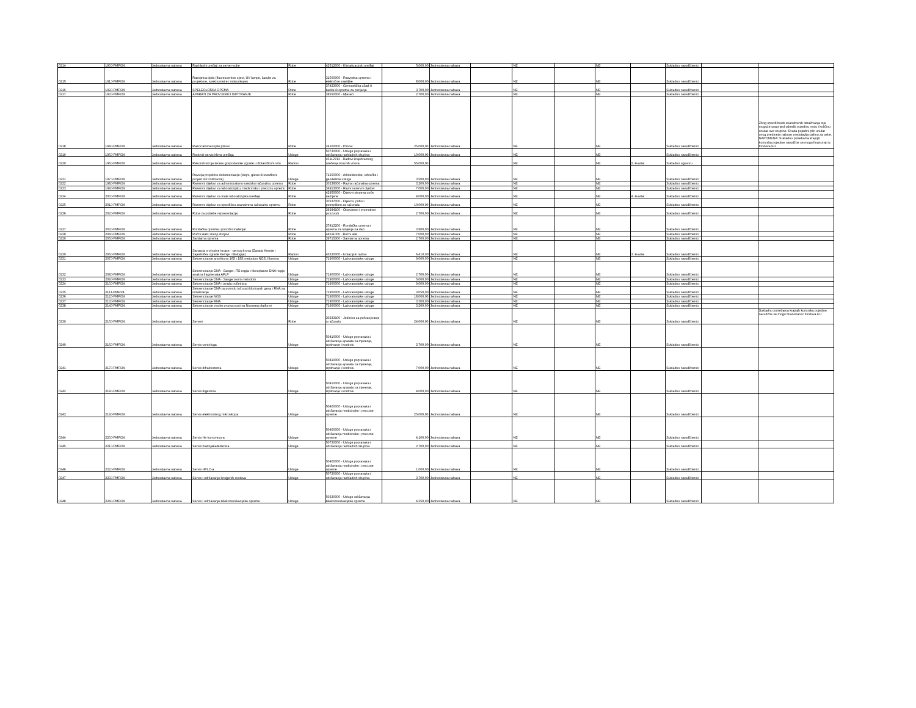| 0214 | 190J-PMF/24 | Jednostavna nabava | Rashladni uređaji za server-sobe | Robe | 42512000 - Klimatizacijski uređaji | 5.000,00 | Jednostavna nabava | | NE | | NE | | Sukladno narudžbenici | | |
| 0215 | 191J-PMF/24 | Jednostavna nabava | Rasvjetna tijela (fluorescentne cijevi, UV lampe, žarulje za projektore, spektrometre i mikroskope) | Robe | 31500000 - Rasvjetna oprema i električne svjetiljke | 8.000,00 | Jednostavna nabava | | NE | | NE | | Sukladno narudžbenici | | |
| 0216 | 192J-PMF/24 | Jednostavna nabava | SPELEOLOŠKA OPEMA | Robe | 37423000 - Gimnastička užad ili karike ili oprema za penjanje | 3.700,00 | Jednostavna nabava | | NE | | NE | | Sukladno narudžbenici | | |
| 0217 | 193J-PMF/24 | Jednostavna nabava | APARATI ZA PROVJERU I ISPITIVANJE | Robe | 38550000 - Mjerači | 2.700,00 | Jednostavna nabava | | NE | | NE | | Sukladno narudžbenici | | |
| 0218 | 194J-PMF/24 | Jednostavna nabava | Razni laboratorijski plinovi | Robe | 24100000 - Plinovi | 25.000,00 | Jednostavna nabava | | NE | | NE | | Sukladno narudžbenici | | Zbog specifičnosti znanstvenih istraživanja nije moguće unaprijed odrediti pojedinu vrstu i količinu unutar ove skupine. Svaka pojedini plin unutar ovog predmeta nabave predstavlja cjelinu za sebe. NAPOMENA: Sukladno potrebama krajnjih korisnika pojedine narudžbe se mogu financirati iz fondova EU |
| 0219 | 195J-PMF/24 | Jednostavna nabava | Redoviti servis klima uređaja | Usluge | 50730000 - Usluge popravaka i održavanja rashladnih skupina | 10.000,00 | Jednostavna nabava | | NE | | NE | | Sukladno narudžbenici | | |
| 0220 | 196J-PMF/24 | Jednostavna nabava | Rekonstrukcija terase gospodarske zgrade u Botaničkom vrtu | Radovi | 45112713 - Radovi krajobraznog uređenja krovnih vrtova | 55.000,00 | | | NE | | NE | 2. kvartal | Sukladno ugovoru | | |
| 0221 | 197J-PMF/24 | Jednostavna nabava | Revizija projektne dokumentacije (idejni, glavni ili izvedbeni projekt i/ili troškovnik) | Usluge | 71250000 - Arhitektonske, tehničke i geodetske usluge | 3.500,00 | Jednostavna nabava | | NE | | NE | | Sukladno narudžbenici | | |
| 0222 | 198J-PMF/24 | Jednostavna nabava | Rezervni dijelovi za administrativno-uredsku računalnu opremu | Robe | 30236000 - Razna računalna oprema | 3.200,00 | Jednostavna nabava | | NE | | NE | | Sukladno narudžbenici | | |
| 0223 | 199J-PMF/24 | Jednostavna nabava | Rezervni dijelovi za laboratorijsku, medicinsku i preciznu opremu | Robe | 34913000 - Razni rezervni dijelovi | 7.000,00 | Jednostavna nabava | | NE | | NE | | Sukladno narudžbenici | | |
| 0224 | 200J-PMF/24 | Jednostavna nabava | Rezervni dijelovi za male laboratorijske uređaje | Robe | 42950000 - Dijelovi strojeva opće namjene | 4.000,00 | Jednostavna nabava | | NE | | NE | 4. kvartal | Sukladno narudžbenici | | |
| 0225 | 201J-PMF/24 | Jednostavna nabava | Rezervni dijelovi za specifičnu znanstvenu računalnu opremu | Robe | 30237000 - Dijelovi, pribor i potrepštine za računala | 10.000,00 | Jednostavna nabava | | NE | | NE | | Sukladno narudžbenici | | |
| 0226 | 202J-PMF/24 | Jednostavna nabava | Roba za potrebe reprezentacije | Robe | 39294100 - Obavijesni i promotivni proizvodi | 2.700,00 | Jednostavna nabava | | NE | | NE | | Sukladno narudžbenici | | |
| 0227 | 203J-PMF/24 | Jednostavna nabava | Ronilačka oprema i potrošni materijal | Robe | 37412200 - Ronilačka oprema i oprema za ronjenje na dah | 3.900,00 | Jednostavna nabava | | NE | | NE | | Sukladno narudžbenici | | |
| 0228 | 204J-PMF/24 | Jednostavna nabava | Ručni alati i manji strojevi | Robe | 44511000 - Ručni alat | 7.000,00 | Jednostavna nabava | | NE | | NE | | Sukladno narudžbenici | | |
| 0229 | 205J-PMF/24 | Jednostavna nabava | Sanitarna oprema | Robe | 39715300 - Sanitarna oprema | 2.700,00 | Jednostavna nabava | | NE | | NE | | Sukladno narudžbenici | | |
| 0230 | 206J-PMF/24 | Jednostavna nabava | Sanacija prohodne terase - ravnog krova (Zgrada Kemije i Zajednička zgrade Kemije i Biologije) | Radovi | 45320000 - Izolacijski radovi | 6.410,00 | Jednostavna nabava | | NE | | NE | 3. kvartal | Sukladno narudžbenici | | |
| 0231 | 207J-PMF/24 | Jednostavna nabava | Sekvenciranje amplikona 16S i 18S metodom NGS, Illumina | Usluge | 71900000 - Laboratorijske usluge | 9.000,00 | Jednostavna nabava | | NE | | NE | | Sukladno narudžbenici | | |
| 0232 | 208J-PMF/24 | Jednostavna nabava | Sekvenciranje DNA - Sanger, ITS regija i kloroplasne DNA regije, analiza fragmenata AFLP | Usluge | 71900000 - Laboratorijske usluge | 2.700,00 | Jednostavna nabava | | NE | | NE | | Sukladno narudžbenici | | |
| 0233 | 209J-PMF/24 | Jednostavna nabava | Sekvenciranje DNA - Sangerovom metodom | Usluge | 71900000 - Laboratorijske usluge | 5.000,00 | Jednostavna nabava | | NE | | NE | | Sukladno narudžbenici | | |
| 0234 | 210J-PMF/24 | Jednostavna nabava | Sekvenciranje DNA i izrada početnica | Usluge | 71900000 - Laboratorijske usluge | 9.000,00 | Jednostavna nabava | | NE | | NE | | Sukladno narudžbenici | | |
| 0235 | 211J-PMF/24 | Jednostavna nabava | Sekvenciranje DNA za potvrdu točnosti kloniranih gena i RNA za istraživanje | Usluge | 71900000 - Laboratorijske usluge | 3.050,00 | Jednostavna nabava | | NE | | NE | | Sukladno narudžbenici | | |
| 0236 | 212J-PMF/24 | Jednostavna nabava | Sekvenciranje NGS | Usluge | 71900000 - Laboratorijske usluge | 18.000,00 | Jednostavna nabava | | NE | | NE | | Sukladno narudžbenici | | |
| 0237 | 213J-PMF/24 | Jednostavna nabava | Sekvenciranje RNA | Usluge | 71900000 - Laboratorijske usluge | 3.300,00 | Jednostavna nabava | | NE | | NE | | Sukladno narudžbenici | | |
| 0238 | 214J-PMF/24 | Jednostavna nabava | Sekvenciranje visoke propusnosti na Novaseq platformi | Usluge | 71900000 - Laboratorijske usluge | 3.200,00 | Jednostavna nabava | | NE | | NE | | Sukladno narudžbenici | | |
| 0239 | 215J-PMF/24 | Jednostavna nabava | Serveri | Robe | 30233100 - Jedinice za pohranjivanje u računalu | 24.000,00 | Jednostavna nabava | | NE | | NE | | Sukladno narudžbenici | | Sukladno potrebama krajnjih korisnika pojedine narudžbe se mogu financirati iz fondova EU |
| 0240 | 216J-PMF/24 | Jednostavna nabava | Servis centrifuga | Usluge | 50410000 - Usluge popravaka i održavanja aparata za mjerenje, ispitivanje i kontrolu | 2.700,00 | Jednostavna nabava | | NE | | NE | | Sukladno narudžbenici | | |
| 0241 | 217J-PMF/24 | Jednostavna nabava | Servis difraktometra | Usluge | 50410000 - Usluge popravaka i održavanja aparata za mjerenje, ispitivanje i kontrolu | 7.000,00 | Jednostavna nabava | | NE | | NE | | Sukladno narudžbenici | | |
| 0242 | 218J-PMF/24 | Jednostavna nabava | Servis digestora | Usluge | 50410000 - Usluge popravaka i održavanja aparata za mjerenje, ispitivanje i kontrolu | 4.000,00 | Jednostavna nabava | | NE | | NE | | Sukladno narudžbenici | | |
| 0243 | 219J-PMF/24 | Jednostavna nabava | Servis elektronskog mikroskopa | Usluge | 50400000 - Usluge popravaka i održavanja medicinske i precizne opreme | 25.000,00 | Jednostavna nabava | | NE | | NE | | Sukladno narudžbenici | | |
| 0244 | 220J-PMF/24 | Jednostavna nabava | Servis He kompresora | Usluge | 50400000 - Usluge popravaka i održavanja medicinske i precizne opreme | 4.100,00 | Jednostavna nabava | | NE | | NE | | Sukladno narudžbenici | | |
| 0245 | 221J-PMF/24 | Jednostavna nabava | Servis hladnjaka/ledenica | Usluge | 50730000 - Usluge popravaka i održavanja rashladnih skupina | 2.700,00 | Jednostavna nabava | | NE | | NE | | Sukladno narudžbenici | | |
| 0246 | 222J-PMF/24 | Jednostavna nabava | Servis HPLC-a | Usluge | 50400000 - Usluge popravaka i održavanja medicinske i precizne opreme | 1.000,00 | Jednostavna nabava | | NE | | NE | | Sukladno narudžbenici | | |
| 0247 | 223J-PMF/24 | Jednostavna nabava | Servis i održavanje kriogenih sustava | Usluge | 50730000 - Usluge popravaka i održavanja rashladnih skupina | 3.700,00 | Jednostavna nabava | | NE | | NE | | Sukladno narudžbenici | | |
| 0248 | 224J-PMF/24 | Jednostavna nabava | Servis i održavanje telekomunikacijske opreme | Usluge | 50330000 - Usluge održavanja telekomunikacijske opreme | 4.250,00 | Jednostavna nabava | | NE | | NE | | Sukladno narudžbenici | | |